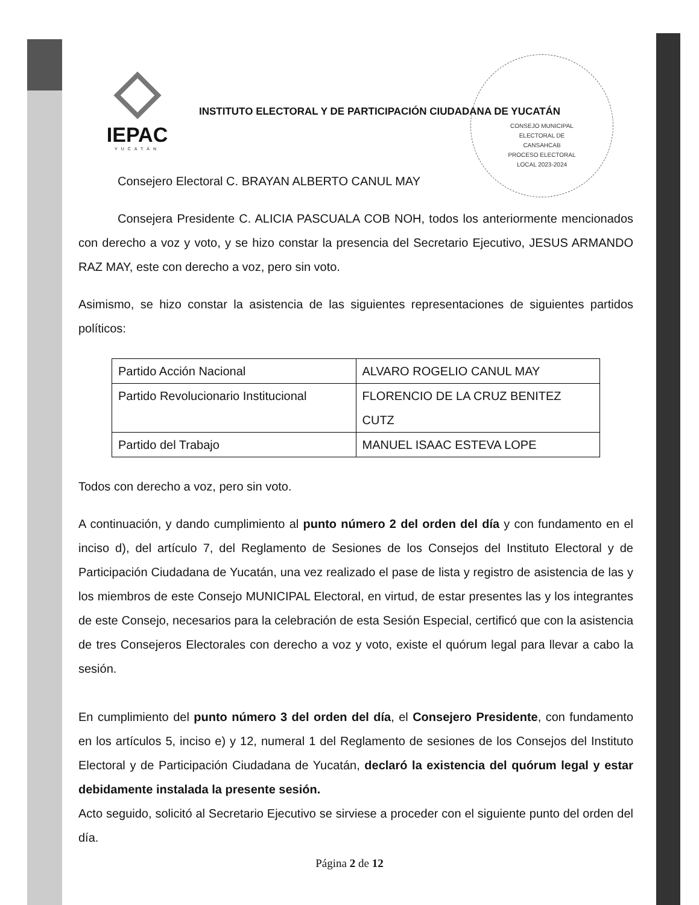IEPAC
YUCATÁN
INSTITUTO ELECTORAL Y DE PARTICIPACIÓN CIUDADANA DE YUCATÁN
CONSEJO MUNICIPAL
ELECTORAL DE
CANSAHCAB
PROCESO ELECTORAL
LOCAL 2023-2024
Consejero Electoral C. BRAYAN ALBERTO CANUL MAY
Consejera Presidente C. ALICIA PASCUALA COB NOH, todos los anteriormente mencionados con derecho a voz y voto, y se hizo constar la presencia del Secretario Ejecutivo, JESUS ARMANDO RAZ MAY, este con derecho a voz, pero sin voto.
Asimismo, se hizo constar la asistencia de las siguientes representaciones de siguientes partidos políticos:
| Partido Acción Nacional | ALVARO ROGELIO CANUL MAY |
| Partido Revolucionario Institucional | FLORENCIO DE LA CRUZ BENITEZ CUTZ |
| Partido del Trabajo | MANUEL ISAAC ESTEVA LOPE |
Todos con derecho a voz, pero sin voto.
A continuación, y dando cumplimiento al punto número 2 del orden del día y con fundamento en el inciso d), del artículo 7, del Reglamento de Sesiones de los Consejos del Instituto Electoral y de Participación Ciudadana de Yucatán, una vez realizado el pase de lista y registro de asistencia de las y los miembros de este Consejo MUNICIPAL Electoral, en virtud, de estar presentes las y los integrantes de este Consejo, necesarios para la celebración de esta Sesión Especial, certificó que con la asistencia de tres Consejeros Electorales con derecho a voz y voto, existe el quórum legal para llevar a cabo la sesión.
En cumplimiento del punto número 3 del orden del día, el Consejero Presidente, con fundamento en los artículos 5, inciso e) y 12, numeral 1 del Reglamento de sesiones de los Consejos del Instituto Electoral y de Participación Ciudadana de Yucatán, declaró la existencia del quórum legal y estar debidamente instalada la presente sesión.
Acto seguido, solicitó al Secretario Ejecutivo se sirviese a proceder con el siguiente punto del orden del día.
Página 2 de 12